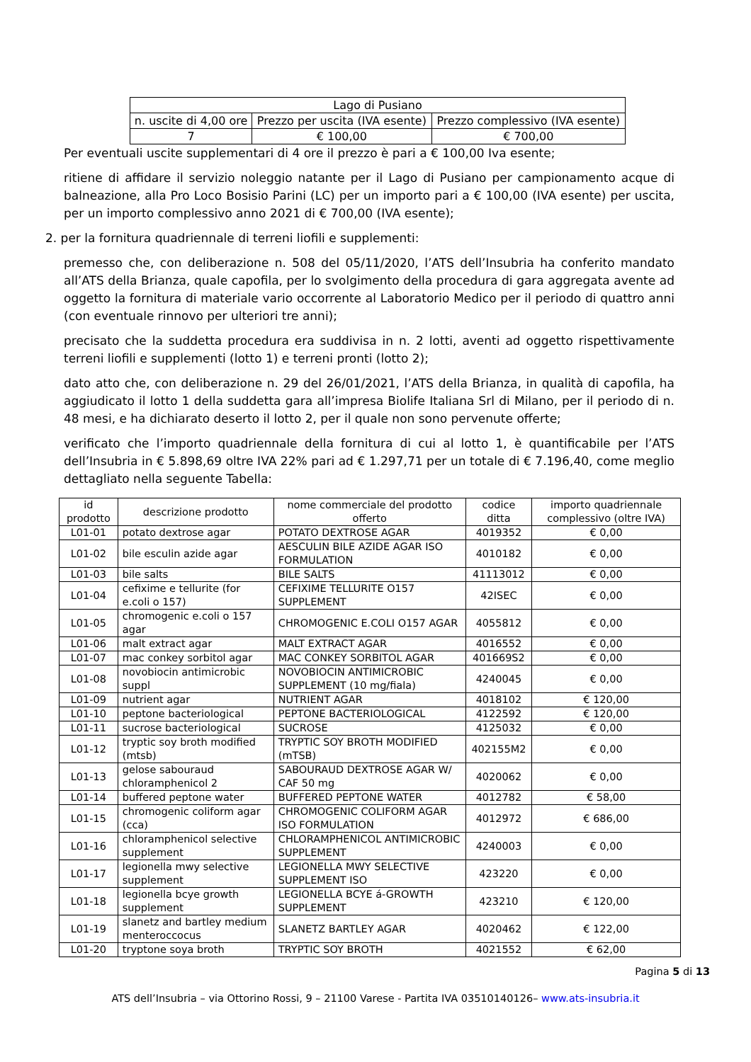| Lago di Pusiano | | |
| n. uscite di 4,00 ore | Prezzo per uscita (IVA esente) | Prezzo complessivo (IVA esente) |
| 7 | € 100,00 | € 700,00 |
Per eventuali uscite supplementari di 4 ore il prezzo è pari a € 100,00 Iva esente;
ritiene di affidare il servizio noleggio natante per il Lago di Pusiano per campionamento acque di balneazione, alla Pro Loco Bosisio Parini (LC) per un importo pari a € 100,00 (IVA esente) per uscita, per un importo complessivo anno 2021 di € 700,00 (IVA esente);
2. per la fornitura quadriennale di terreni liofili e supplementi:
premesso che, con deliberazione n. 508 del 05/11/2020, l’ATS dell’Insubria ha conferito mandato all’ATS della Brianza, quale capofila, per lo svolgimento della procedura di gara aggregata avente ad oggetto la fornitura di materiale vario occorrente al Laboratorio Medico per il periodo di quattro anni (con eventuale rinnovo per ulteriori tre anni);
precisato che la suddetta procedura era suddivisa in n. 2 lotti, aventi ad oggetto rispettivamente terreni liofili e supplementi (lotto 1) e terreni pronti (lotto 2);
dato atto che, con deliberazione n. 29 del 26/01/2021, l’ATS della Brianza, in qualità di capofila, ha aggiudicato il lotto 1 della suddetta gara all’impresa Biolife Italiana Srl di Milano, per il periodo di n. 48 mesi, e ha dichiarato deserto il lotto 2, per il quale non sono pervenute offerte;
verificato che l’importo quadriennale della fornitura di cui al lotto 1, è quantificabile per l’ATS dell’Insubria in € 5.898,69 oltre IVA 22% pari ad € 1.297,71 per un totale di € 7.196,40, come meglio dettagliato nella seguente Tabella:
| id prodotto | descrizione prodotto | nome commerciale del prodotto offerto | codice ditta | importo quadriennale complessivo (oltre IVA) |
| --- | --- | --- | --- | --- |
| L01-01 | potato dextrose agar | POTATO DEXTROSE AGAR | 4019352 | € 0,00 |
| L01-02 | bile esculin azide agar | AESCULIN BILE AZIDE AGAR ISO FORMULATION | 4010182 | € 0,00 |
| L01-03 | bile salts | BILE SALTS | 41113012 | € 0,00 |
| L01-04 | cefixime e tellurite (for e.coli o 157) | CEFIXIME TELLURITE O157 SUPPLEMENT | 42ISEC | € 0,00 |
| L01-05 | chromogenic e.coli o 157 agar | CHROMOGENIC E.COLI O157 AGAR | 4055812 | € 0,00 |
| L01-06 | malt extract agar | MALT EXTRACT AGAR | 4016552 | € 0,00 |
| L01-07 | mac conkey sorbitol agar | MAC CONKEY SORBITOL AGAR | 401669S2 | € 0,00 |
| L01-08 | novobiocin antimicrobic suppl | NOVOBIOCIN ANTIMICROBIC SUPPLEMENT (10 mg/fiala) | 4240045 | € 0,00 |
| L01-09 | nutrient agar | NUTRIENT AGAR | 4018102 | € 120,00 |
| L01-10 | peptone bacteriological | PEPTONE BACTERIOLOGICAL | 4122592 | € 120,00 |
| L01-11 | sucrose bacteriological | SUCROSE | 4125032 | € 0,00 |
| L01-12 | tryptic soy broth modified (mtsb) | TRYPTIC SOY BROTH MODIFIED (mTSB) | 402155M2 | € 0,00 |
| L01-13 | gelose sabouraud chloramphenicol 2 | SABOURAUD DEXTROSE AGAR W/ CAF 50 mg | 4020062 | € 0,00 |
| L01-14 | buffered peptone water | BUFFERED PEPTONE WATER | 4012782 | € 58,00 |
| L01-15 | chromogenic coliform agar (cca) | CHROMOGENIC COLIFORM AGAR ISO FORMULATION | 4012972 | € 686,00 |
| L01-16 | chloramphenicol selective supplement | CHLORAMPHENICOL ANTIMICROBIC SUPPLEMENT | 4240003 | € 0,00 |
| L01-17 | legionella mwy selective supplement | LEGIONELLA MWY SELECTIVE SUPPLEMENT ISO | 423220 | € 0,00 |
| L01-18 | legionella bcye growth supplement | LEGIONELLA BCYE á-GROWTH SUPPLEMENT | 423210 | € 120,00 |
| L01-19 | slanetz and bartley medium menteroccocus | SLANETZ BARTLEY AGAR | 4020462 | € 122,00 |
| L01-20 | tryptone soya broth | TRYPTIC SOY BROTH | 4021552 | € 62,00 |
Pagina 5 di 13
ATS dell’Insubria – via Ottorino Rossi, 9 – 21100 Varese - Partita IVA 03510140126– www.ats-insubria.it